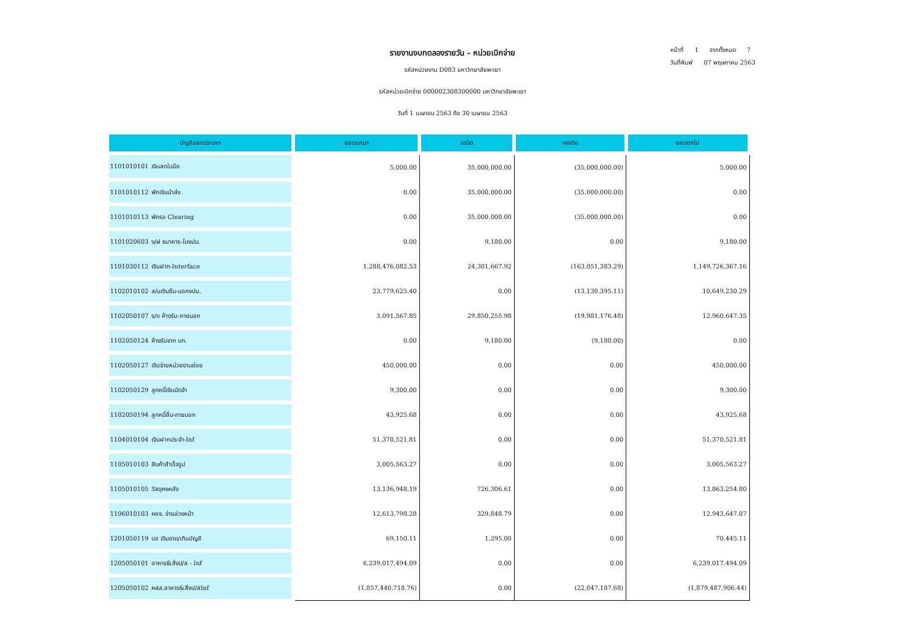หน้าที่ 1 จากทั้งหมด 7
วันที่พิมพ์ 07 พฤษภาคม 2563
รายงานงบทดลองรายวัน - หน่วยเบิกจ่าย
รหัสหน่วยงาน D083 มหาวิทยาลัยพะเยา
รหัสหน่วยเบิกจ่าย 000002308300000 มหาวิทยาลัยพะเยา
วันที่ 1 เมษายน 2563 ถึง 30 เมษายน 2563
| บัญชีแยกประเภท | ยอดยกมา | เดบิต | เครดิต | ยอดยกไป |
| --- | --- | --- | --- | --- |
| 1101010101 เงินสดในมือ | 5,000.00 | 35,000,000.00 | (35,000,000.00) | 5,000.00 |
| 1101010112 พักเงินนำส่ง | 0.00 | 35,000,000.00 | (35,000,000.00) | 0.00 |
| 1101010113 พักรอ Clearing | 0.00 | 35,000,000.00 | (35,000,000.00) | 0.00 |
| 1101020603 ง/ฝ ธนาคาร-ในงปม. | 0.00 | 9,180.00 | 0.00 | 9,180.00 |
| 1101030112 เงินฝาก-Interface | 1,288,476,082.53 | 24,301,667.92 | (163,051,383.29) | 1,149,726,367.16 |
| 1102010102 ล/นเงินยืม-นอกงปม. | 23,779,625.40 | 0.00 | (13,130,395.11) | 10,649,230.29 |
| 1102050107 ร/ด ค้างรับ-ภายนอก | 3,091,567.85 | 29,850,255.98 | (19,981,176.48) | 12,960,647.35 |
| 1102050124 ค้างรับจาก บก. | 0.00 | 9,180.00 | (9,180.00) | 0.00 |
| 1102050127 เงินจ่ายหน่วยงานย่อย | 450,000.00 | 0.00 | 0.00 | 450,000.00 |
| 1102050129 ลูกหนี้เงินมัดจำ | 9,300.00 | 0.00 | 0.00 | 9,300.00 |
| 1102050194 ลูกหนี้อื่น-ภายนอก | 43,925.68 | 0.00 | 0.00 | 43,925.68 |
| 1104010104 เงินฝากประจำ-Inf | 51,370,521.81 | 0.00 | 0.00 | 51,370,521.81 |
| 1105010103 สินค้าสำเร็จรูป | 3,005,563.27 | 0.00 | 0.00 | 3,005,563.27 |
| 1105010105 วัสดุคงคลัง | 13,136,948.19 | 726,306.61 | 0.00 | 13,863,254.80 |
| 1106010103 คชจ. จ่ายล่วงหน้า | 12,613,798.28 | 329,848.79 | 0.00 | 12,943,647.07 |
| 1201050119 บช เงินขาด/เกินบัญชี | 69,150.11 | 1,295.00 | 0.00 | 70,445.11 |
| 1205050101 อาคาร&สิ่งป/ส - Inf | 6,239,017,494.09 | 0.00 | 0.00 | 6,239,017,494.09 |
| 1205050102 คสส.อาคาร&สิ่งป/สInf | (1,857,440,718.76) | 0.00 | (22,047,187.68) | (1,879,487,906.44) |